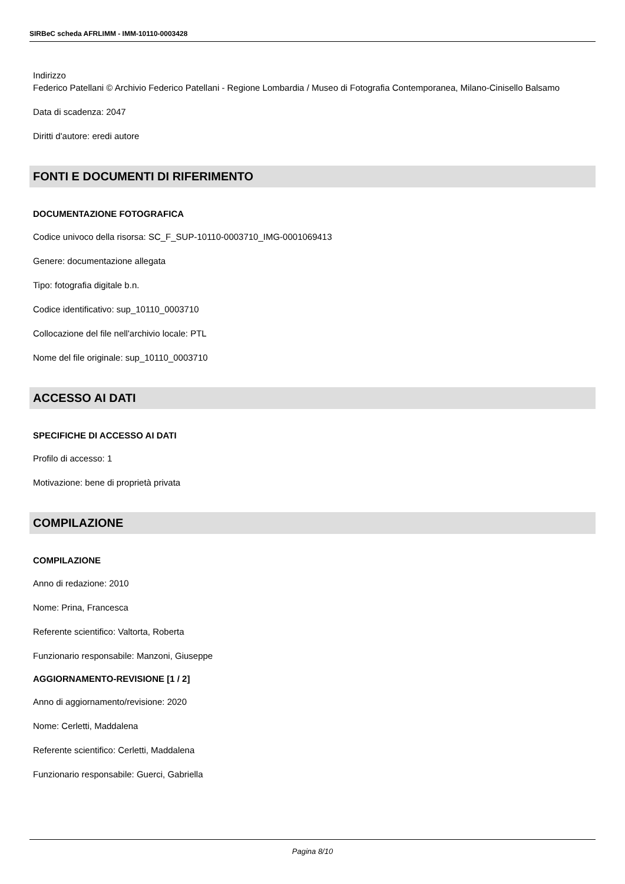SIRBeC scheda AFRLIMM - IMM-10110-0003428
Indirizzo
Federico Patellani © Archivio Federico Patellani - Regione Lombardia / Museo di Fotografia Contemporanea, Milano-Cinisello Balsamo
Data di scadenza: 2047
Diritti d'autore: eredi autore
FONTI E DOCUMENTI DI RIFERIMENTO
DOCUMENTAZIONE FOTOGRAFICA
Codice univoco della risorsa: SC_F_SUP-10110-0003710_IMG-0001069413
Genere: documentazione allegata
Tipo: fotografia digitale b.n.
Codice identificativo: sup_10110_0003710
Collocazione del file nell'archivio locale: PTL
Nome del file originale: sup_10110_0003710
ACCESSO AI DATI
SPECIFICHE DI ACCESSO AI DATI
Profilo di accesso: 1
Motivazione: bene di proprietà privata
COMPILAZIONE
COMPILAZIONE
Anno di redazione: 2010
Nome: Prina, Francesca
Referente scientifico: Valtorta, Roberta
Funzionario responsabile: Manzoni, Giuseppe
AGGIORNAMENTO-REVISIONE [1 / 2]
Anno di aggiornamento/revisione: 2020
Nome: Cerletti, Maddalena
Referente scientifico: Cerletti, Maddalena
Funzionario responsabile: Guerci, Gabriella
Pagina 8/10